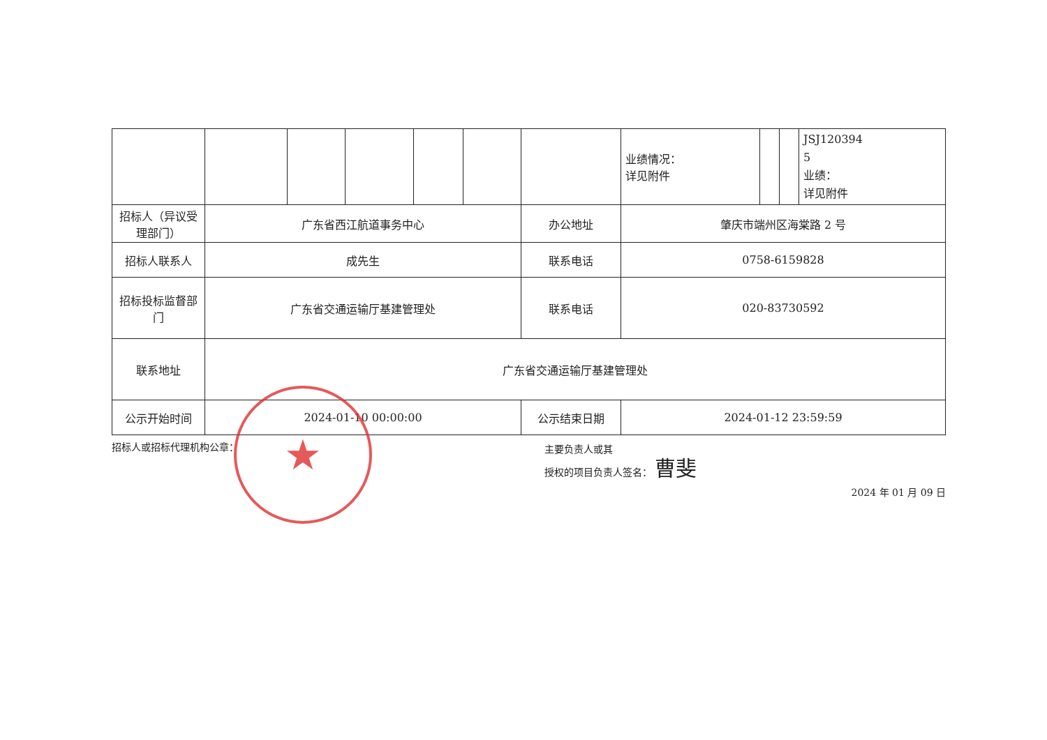| | | | | | | | 业绩情况： 详见附件 | | | JSJ120394 5 业绩： 详见附件 |
| 招标人（异议受理部门） | 广东省西江航道事务中心 | | | | | 办公地址 | 肇庆市端州区海棠路 2 号 | | | |
| 招标人联系人 | 成先生 | | | | | 联系电话 | 0758-6159828 | | | |
| 招标投标监督部门 | 广东省交通运输厅基建管理处 | | | | | 联系电话 | 020-83730592 | | | |
| 联系地址 | 广东省交通运输厅基建管理处 | | | | | | | | | |
| 公示开始时间 | 2024-01-10 00:00:00 | | | | | 公示结束日期 | 2024-01-12 23:59:59 | | | |
招标人或招标代理机构公章：
主要负责人或其
授权的项目负责人签名： 曹斐
2024 年 01 月 09 日
★